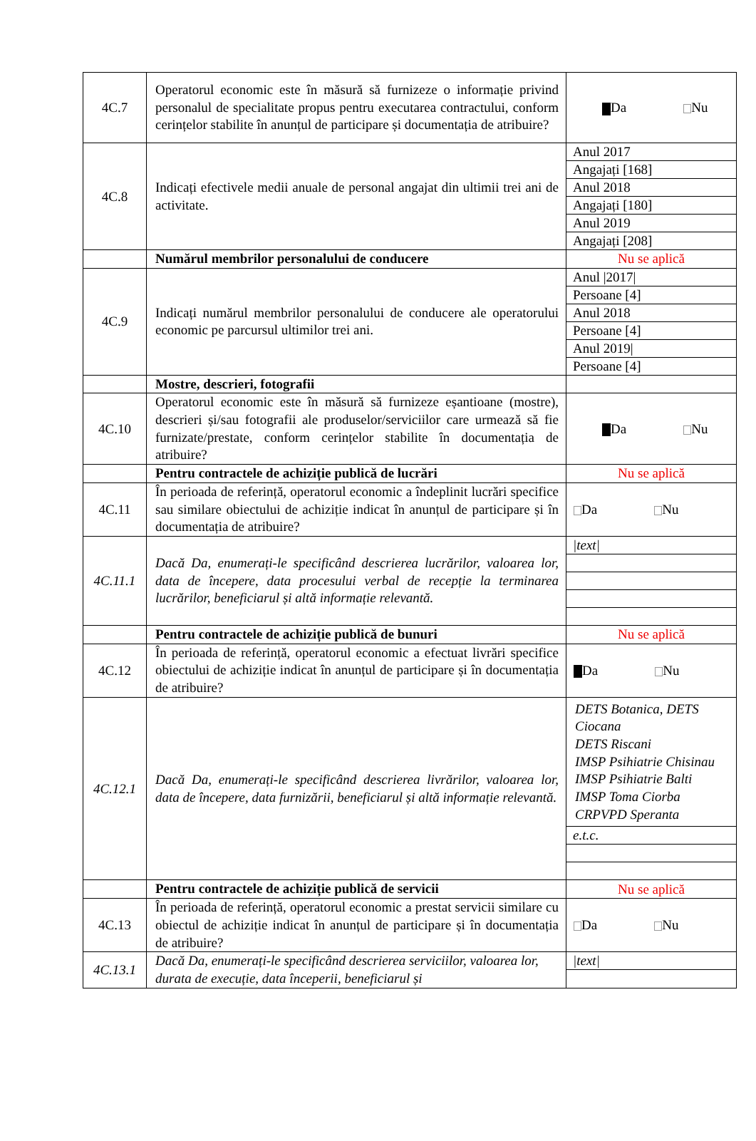| 4C.7 | Operatorul economic este în măsură să furnizeze o informație privind personalul de specialitate propus pentru executarea contractului, conform cerințelor stabilite în anunțul de participare și documentația de atribuire? | Da Nu |
| 4C.8 | Indicați efectivele medii anuale de personal angajat din ultimii trei ani de activitate. | / Anul 2017 / / Angajați [168] / / Anul 2018 / / Angajați [180] / / Anul 2019 / / Angajați [208] / |
| | Numărul membrilor personalului de conducere | Nu se aplică |
| 4C.9 | Indicați numărul membrilor personalului de conducere ale operatorului economic pe parcursul ultimilor trei ani. | / Anul /2017/ / / Persoane [4] / / Anul 2018 / / Persoane [4] / / Anul 2019/ / / Persoane [4] / |
| | Mostre, descrieri, fotografii | |
| 4C.10 | Operatorul economic este în măsură să furnizeze eșantioane (mostre), descrieri și/sau fotografii ale produselor/serviciilor care urmează să fie furnizate/prestate, conform cerințelor stabilite în documentația de atribuire? | Da Nu |
| | Pentru contractele de achiziție publică de lucrări | Nu se aplică |
| 4C.11 | În perioada de referință, operatorul economic a îndeplinit lucrări specifice sau similare obiectului de achiziție indicat în anunțul de participare și în documentația de atribuire? | Da Nu |
| 4C.11.1 | Dacă Da, enumerați-le specificând descrierea lucrărilor, valoarea lor, data de începere, data procesului verbal de recepție la terminarea lucrărilor, beneficiarul și altă informație relevantă. | / /text/ / |
| | Pentru contractele de achiziție publică de bunuri | Nu se aplică |
| 4C.12 | În perioada de referință, operatorul economic a efectuat livrări specifice obiectului de achiziție indicat în anunțul de participare și în documentația de atribuire? | Da Nu |
| 4C.12.1 | Dacă Da, enumerați-le specificând descrierea livrărilor, valoarea lor, data de începere, data furnizării, beneficiarul și altă informație relevantă. | / DETS Botanica, DETS Ciocana DETS Riscani IMSP Psihiatrie Chisinau IMSP Psihiatrie Balti IMSP Toma Ciorba CRPVPD Speranta / / e.t.c. / |
| | Pentru contractele de achiziție publică de servicii | Nu se aplică |
| 4C.13 | În perioada de referință, operatorul economic a prestat servicii similare cu obiectul de achiziție indicat în anunțul de participare și în documentația de atribuire? | Da Nu |
| 4C.13.1 | Dacă Da, enumerați-le specificând descrierea serviciilor, valoarea lor, durata de execuție, data începerii, beneficiarul și | / /text/ / |